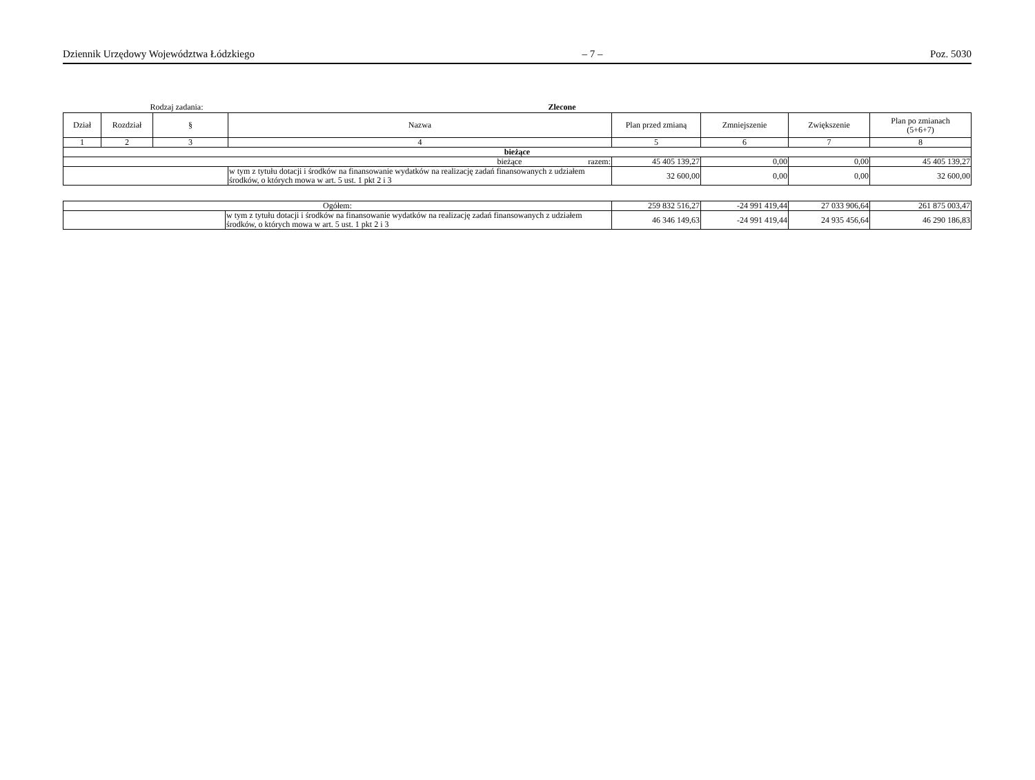Dziennik Urzędowy Województwa Łódzkiego – 7 – Poz. 5030
Rodzaj zadania: Zlecone
| Dział | Rozdział | § | Nazwa | Plan przed zmianą | Zmniejszenie | Zwiększenie | Plan po zmianach (5+6+7) |
| --- | --- | --- | --- | --- | --- | --- | --- |
| 1 | 2 | 3 | 4 | 5 | 6 | 7 | 8 |
| bieżące | | | | | | | |
| bieżące razem: | | | | 45 405 139,27 | 0,00 | 0,00 | 45 405 139,27 |
| | | | w tym z tytułu dotacji i środków na finansowanie wydatków na realizację zadań finansowanych z udziałem środków, o których mowa w art. 5 ust. 1 pkt 2 i 3 | 32 600,00 | 0,00 | 0,00 | 32 600,00 |
| Ogółem: | | 259 832 516,27 | -24 991 419,44 | 27 033 906,64 | 261 875 003,47 |
| | w tym z tytułu dotacji i środków na finansowanie wydatków na realizację zadań finansowanych z udziałem środków, o których mowa w art. 5 ust. 1 pkt 2 i 3 | 46 346 149,63 | -24 991 419,44 | 24 935 456,64 | 46 290 186,83 |